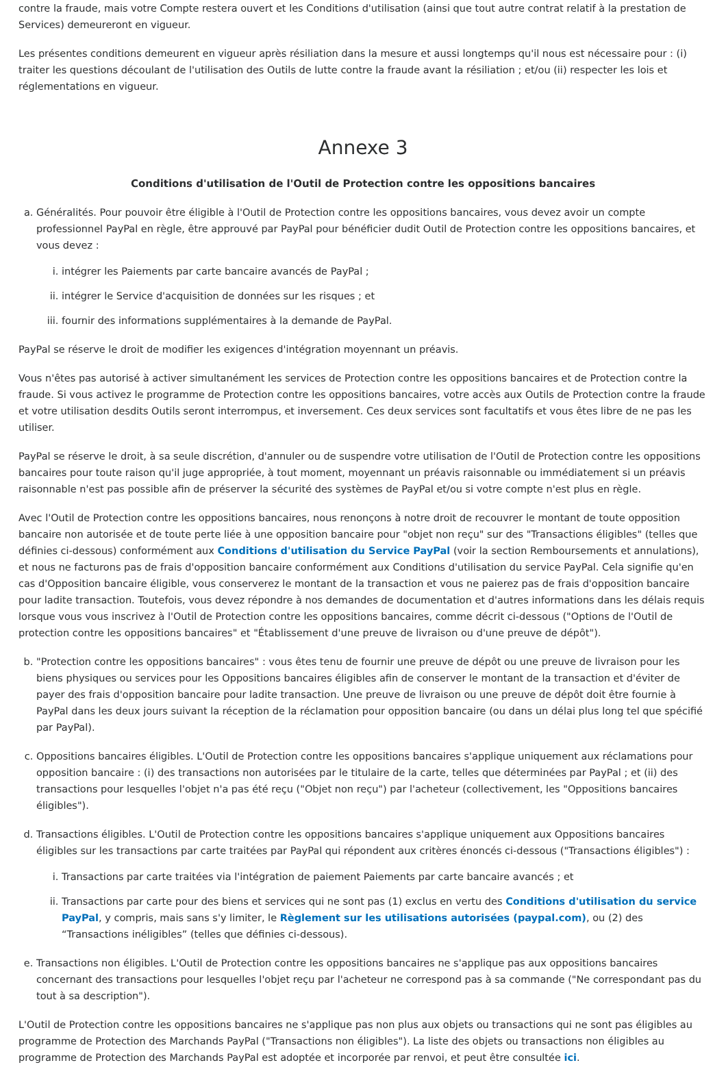contre la fraude, mais votre Compte restera ouvert et les Conditions d'utilisation (ainsi que tout autre contrat relatif à la prestation de Services) demeureront en vigueur.
Les présentes conditions demeurent en vigueur après résiliation dans la mesure et aussi longtemps qu'il nous est nécessaire pour : (i) traiter les questions découlant de l'utilisation des Outils de lutte contre la fraude avant la résiliation ; et/ou (ii) respecter les lois et réglementations en vigueur.
Annexe 3
Conditions d'utilisation de l'Outil de Protection contre les oppositions bancaires
a. Généralités. Pour pouvoir être éligible à l'Outil de Protection contre les oppositions bancaires, vous devez avoir un compte professionnel PayPal en règle, être approuvé par PayPal pour bénéficier dudit Outil de Protection contre les oppositions bancaires, et vous devez :
i. intégrer les Paiements par carte bancaire avancés de PayPal ;
ii. intégrer le Service d'acquisition de données sur les risques ; et
iii. fournir des informations supplémentaires à la demande de PayPal.
PayPal se réserve le droit de modifier les exigences d'intégration moyennant un préavis.
Vous n'êtes pas autorisé à activer simultanément les services de Protection contre les oppositions bancaires et de Protection contre la fraude. Si vous activez le programme de Protection contre les oppositions bancaires, votre accès aux Outils de Protection contre la fraude et votre utilisation desdits Outils seront interrompus, et inversement. Ces deux services sont facultatifs et vous êtes libre de ne pas les utiliser.
PayPal se réserve le droit, à sa seule discrétion, d'annuler ou de suspendre votre utilisation de l'Outil de Protection contre les oppositions bancaires pour toute raison qu'il juge appropriée, à tout moment, moyennant un préavis raisonnable ou immédiatement si un préavis raisonnable n'est pas possible afin de préserver la sécurité des systèmes de PayPal et/ou si votre compte n'est plus en règle.
Avec l'Outil de Protection contre les oppositions bancaires, nous renonçons à notre droit de recouvrer le montant de toute opposition bancaire non autorisée et de toute perte liée à une opposition bancaire pour "objet non reçu" sur des "Transactions éligibles" (telles que définies ci-dessous) conformément aux Conditions d'utilisation du Service PayPal (voir la section Remboursements et annulations), et nous ne facturons pas de frais d'opposition bancaire conformément aux Conditions d'utilisation du service PayPal. Cela signifie qu'en cas d'Opposition bancaire éligible, vous conserverez le montant de la transaction et vous ne paierez pas de frais d'opposition bancaire pour ladite transaction. Toutefois, vous devez répondre à nos demandes de documentation et d'autres informations dans les délais requis lorsque vous vous inscrivez à l'Outil de Protection contre les oppositions bancaires, comme décrit ci-dessous ("Options de l'Outil de protection contre les oppositions bancaires" et "Établissement d'une preuve de livraison ou d'une preuve de dépôt").
b. "Protection contre les oppositions bancaires" : vous êtes tenu de fournir une preuve de dépôt ou une preuve de livraison pour les biens physiques ou services pour les Oppositions bancaires éligibles afin de conserver le montant de la transaction et d'éviter de payer des frais d'opposition bancaire pour ladite transaction. Une preuve de livraison ou une preuve de dépôt doit être fournie à PayPal dans les deux jours suivant la réception de la réclamation pour opposition bancaire (ou dans un délai plus long tel que spécifié par PayPal).
c. Oppositions bancaires éligibles. L'Outil de Protection contre les oppositions bancaires s'applique uniquement aux réclamations pour opposition bancaire : (i) des transactions non autorisées par le titulaire de la carte, telles que déterminées par PayPal ; et (ii) des transactions pour lesquelles l'objet n'a pas été reçu ("Objet non reçu") par l'acheteur (collectivement, les "Oppositions bancaires éligibles").
d. Transactions éligibles. L'Outil de Protection contre les oppositions bancaires s'applique uniquement aux Oppositions bancaires éligibles sur les transactions par carte traitées par PayPal qui répondent aux critères énoncés ci-dessous ("Transactions éligibles") :
i. Transactions par carte traitées via l'intégration de paiement Paiements par carte bancaire avancés ; et
ii. Transactions par carte pour des biens et services qui ne sont pas (1) exclus en vertu des Conditions d'utilisation du service PayPal, y compris, mais sans s'y limiter, le Règlement sur les utilisations autorisées (paypal.com), ou (2) des “Transactions inéligibles” (telles que définies ci-dessous).
e. Transactions non éligibles. L'Outil de Protection contre les oppositions bancaires ne s'applique pas aux oppositions bancaires concernant des transactions pour lesquelles l'objet reçu par l'acheteur ne correspond pas à sa commande ("Ne correspondant pas du tout à sa description").
L'Outil de Protection contre les oppositions bancaires ne s'applique pas non plus aux objets ou transactions qui ne sont pas éligibles au programme de Protection des Marchands PayPal ("Transactions non éligibles"). La liste des objets ou transactions non éligibles au programme de Protection des Marchands PayPal est adoptée et incorporée par renvoi, et peut être consultée ici.